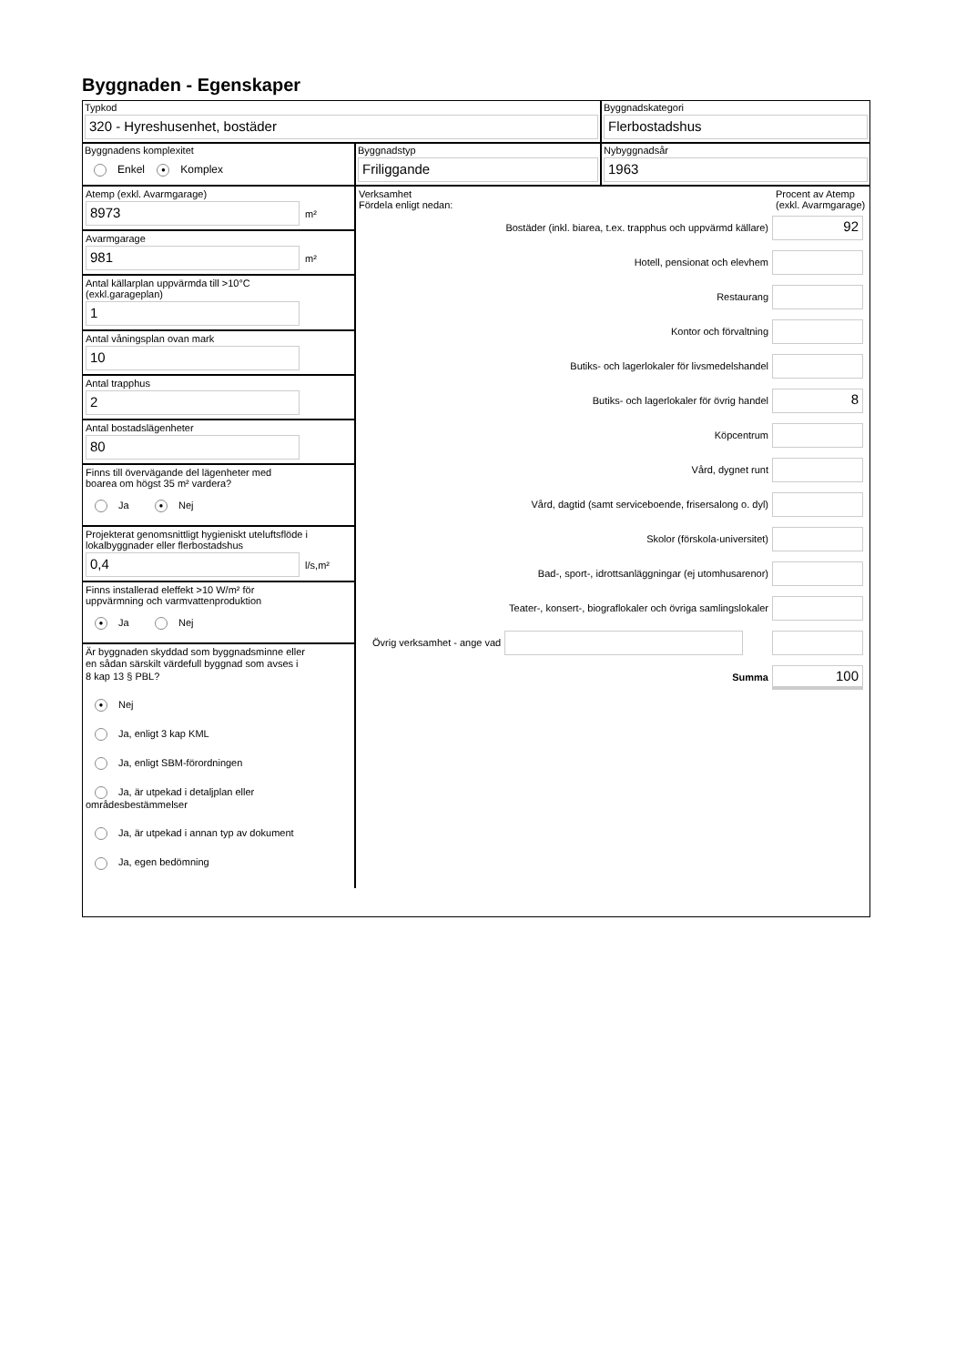Byggnaden - Egenskaper
Typkod
320 - Hyreshusenhet, bostäder
Byggnadskategori
Flerbostadshus
Byggnadens komplexitet
Enkel ● Komplex
Byggnadstyp
Friliggande
Nybyggnadsår
1963
Atemp (exkl. Avarmgarage)
8973
m²
Avarmgarage
981
m²
Antal källarplan uppvärmda till >10°C
(exkl.garageplan)
1
Antal våningsplan ovan mark
10
Antal trapphus
2
Antal bostadslägenheter
80
Finns till övervägande del lägenheter med
boarea om högst 35 m² vardera?
Ja ● Nej
Projekterat genomsnittligt hygieniskt uteluftsflöde i
lokalbyggnader eller flerbostadshus
0,4
l/s,m²
Finns installerad eleffekt >10 W/m² för
uppvärmning och varmvattenproduktion
● Ja Nej
Är byggnaden skyddad som byggnadsminne eller
en sådan särskilt värdefull byggnad som avses i
8 kap 13 § PBL?
● Nej
Ja, enligt 3 kap KML
Ja, enligt SBM-förordningen
Ja, är utpekad i detaljplan eller områdesbestämmelser
Ja, är utpekad i annan typ av dokument
Ja, egen bedömning
Verksamhet
Fördela enligt nedan:
Procent av Atemp (exkl. Avarmgarage)
Bostäder (inkl. biarea, t.ex. trapphus och uppvärmd källare)
92
Hotell, pensionat och elevhem
Restaurang
Kontor och förvaltning
Butiks- och lagerlokaler för livsmedelshandel
Butiks- och lagerlokaler för övrig handel
8
Köpcentrum
Vård, dygnet runt
Vård, dagtid (samt serviceboende, frisersalong o. dyl)
Skolor (förskola-universitet)
Bad-, sport-, idrottsanläggningar (ej utomhusarenor)
Teater-, konsert-, biograflokaler och övriga samlingslokaler
Övrig verksamhet - ange vad
Summa
100